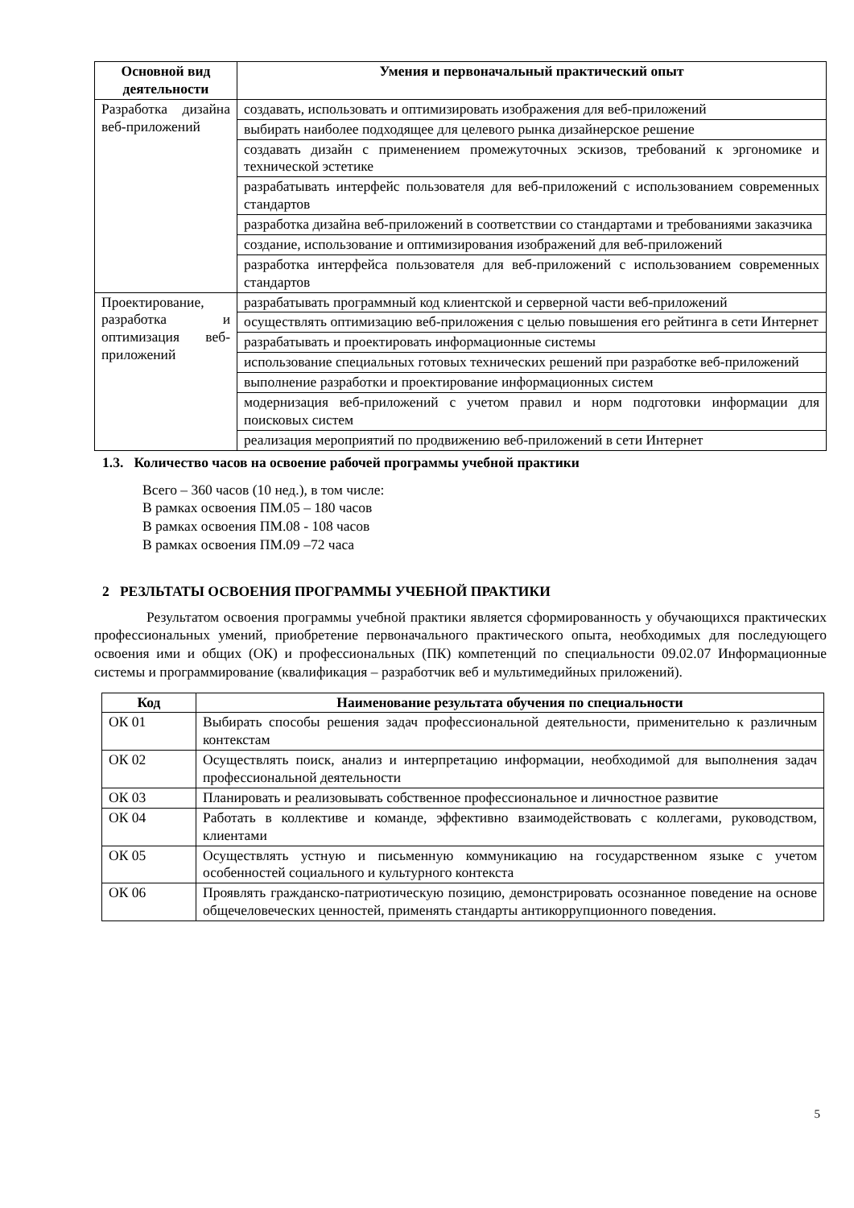| Основной вид деятельности | Умения и первоначальный практический опыт |
| --- | --- |
| Разработка дизайна веб-приложений | создавать, использовать и оптимизировать изображения для веб-приложений |
| | выбирать наиболее подходящее для целевого рынка дизайнерское решение |
| | создавать дизайн с применением промежуточных эскизов, требований к эргономике и технической эстетике |
| | разрабатывать интерфейс пользователя для веб-приложений с использованием современных стандартов |
| | разработка дизайна веб-приложений в соответствии со стандартами и требованиями заказчика |
| | создание, использование и оптимизирования изображений для веб-приложений |
| | разработка интерфейса пользователя для веб-приложений с использованием современных стандартов |
| Проектирование, разработка и оптимизация веб-приложений | разрабатывать программный код клиентской и серверной части веб-приложений |
| | осуществлять оптимизацию веб-приложения с целью повышения его рейтинга в сети Интернет |
| | разрабатывать и проектировать информационные системы |
| | использование специальных готовых технических решений при разработке веб-приложений |
| | выполнение разработки и проектирование информационных систем |
| | модернизация веб-приложений с учетом правил и норм подготовки информации для поисковых систем |
| | реализация мероприятий по продвижению веб-приложений в сети Интернет |
1.3. Количество часов на освоение рабочей программы учебной практики
Всего – 360 часов (10 нед.), в том числе:
В рамках освоения ПМ.05 – 180 часов
В рамках освоения ПМ.08 - 108 часов
В рамках освоения ПМ.09 –72 часа
2 РЕЗЛЬТАТЫ ОСВОЕНИЯ ПРОГРАММЫ УЧЕБНОЙ ПРАКТИКИ
Результатом освоения программы учебной практики является сформированность у обучающихся практических профессиональных умений, приобретение первоначального практического опыта, необходимых для последующего освоения ими и общих (ОК) и профессиональных (ПК) компетенций по специальности 09.02.07 Информационные системы и программирование (квалификация – разработчик веб и мультимедийных приложений).
| Код | Наименование результата обучения по специальности |
| --- | --- |
| ОК 01 | Выбирать способы решения задач профессиональной деятельности, применительно к различным контекстам |
| ОК 02 | Осуществлять поиск, анализ и интерпретацию информации, необходимой для выполнения задач профессиональной деятельности |
| ОК 03 | Планировать и реализовывать собственное профессиональное и личностное развитие |
| ОК 04 | Работать в коллективе и команде, эффективно взаимодействовать с коллегами, руководством, клиентами |
| ОК 05 | Осуществлять устную и письменную коммуникацию на государственном языке с учетом особенностей социального и культурного контекста |
| ОК 06 | Проявлять гражданско-патриотическую позицию, демонстрировать осознанное поведение на основе общечеловеческих ценностей, применять стандарты антикоррупционного поведения. |
5